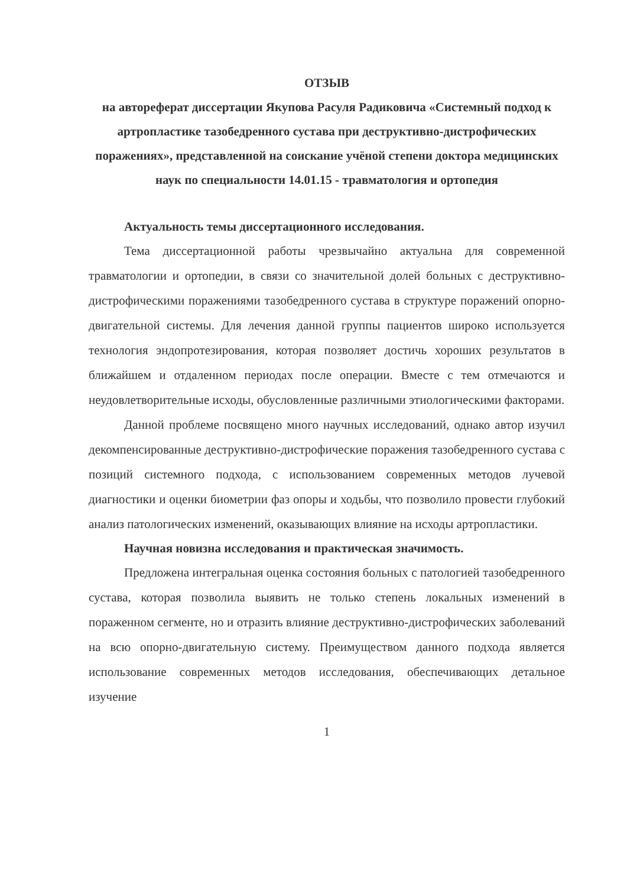ОТЗЫВ
на автореферат диссертации Якупова Расуля Радиковича «Системный подход к артропластике тазобедренного сустава при деструктивно-дистрофических поражениях», представленной на соискание учёной степени доктора медицинских наук по специальности 14.01.15 - травматология и ортопедия
Актуальность темы диссертационного исследования.
Тема диссертационной работы чрезвычайно актуальна для современной травматологии и ортопедии, в связи со значительной долей больных с деструктивно-дистрофическими поражениями тазобедренного сустава в структуре поражений опорно-двигательной системы. Для лечения данной группы пациентов широко используется технология эндопротезирования, которая позволяет достичь хороших результатов в ближайшем и отдаленном периодах после операции. Вместе с тем отмечаются и неудовлетворительные исходы, обусловленные различными этиологическими факторами.
Данной проблеме посвящено много научных исследований, однако автор изучил декомпенсированные деструктивно-дистрофические поражения тазобедренного сустава с позиций системного подхода, с использованием современных методов лучевой диагностики и оценки биометрии фаз опоры и ходьбы, что позволило провести глубокий анализ патологических изменений, оказывающих влияние на исходы артропластики.
Научная новизна исследования и практическая значимость.
Предложена интегральная оценка состояния больных с патологией тазобедренного сустава, которая позволила выявить не только степень локальных изменений в пораженном сегменте, но и отразить влияние деструктивно-дистрофических заболеваний на всю опорно-двигательную систему. Преимуществом данного подхода является использование современных методов исследования, обеспечивающих детальное изучение
1